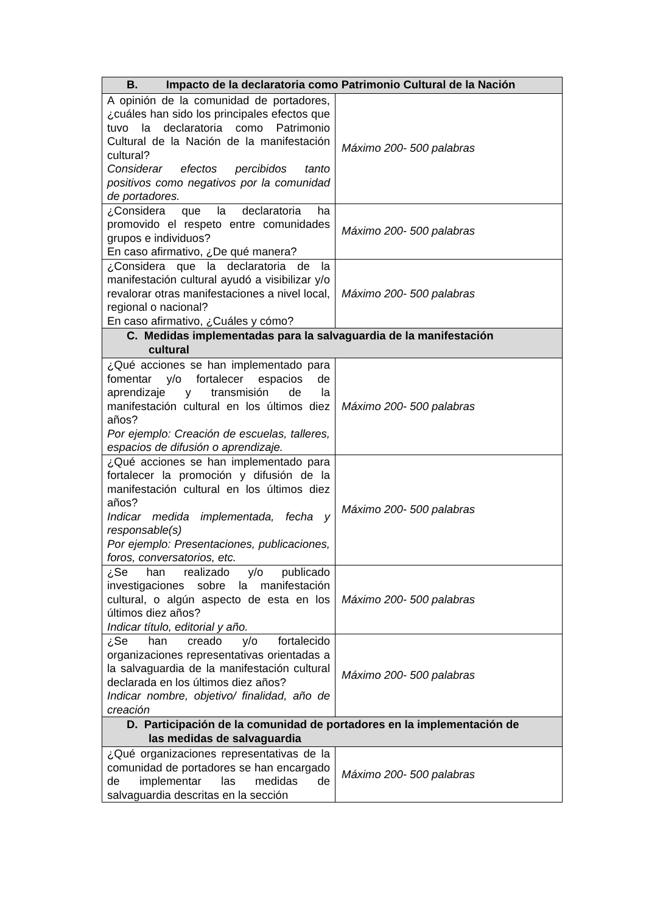| B. Impacto de la declaratoria como Patrimonio Cultural de la Nación | |
| --- | --- |
| A opinión de la comunidad de portadores, ¿cuáles han sido los principales efectos que tuvo la declaratoria como Patrimonio Cultural de la Nación de la manifestación cultural? Considerar efectos percibidos tanto positivos como negativos por la comunidad de portadores. | Máximo 200- 500 palabras |
| ¿Considera que la declaratoria ha promovido el respeto entre comunidades grupos e individuos? En caso afirmativo, ¿De qué manera? | Máximo 200- 500 palabras |
| ¿Considera que la declaratoria de la manifestación cultural ayudó a visibilizar y/o revalorar otras manifestaciones a nivel local, regional o nacional? En caso afirmativo, ¿Cuáles y cómo? | Máximo 200- 500 palabras |
| C. Medidas implementadas para la salvaguardia de la manifestación cultural | |
| ¿Qué acciones se han implementado para fomentar y/o fortalecer espacios de aprendizaje y transmisión de la manifestación cultural en los últimos diez años? Por ejemplo: Creación de escuelas, talleres, espacios de difusión o aprendizaje. | Máximo 200- 500 palabras |
| ¿Qué acciones se han implementado para fortalecer la promoción y difusión de la manifestación cultural en los últimos diez años? Indicar medida implementada, fecha y responsable(s) Por ejemplo: Presentaciones, publicaciones, foros, conversatorios, etc. | Máximo 200- 500 palabras |
| ¿Se han realizado y/o publicado investigaciones sobre la manifestación cultural, o algún aspecto de esta en los últimos diez años? Indicar título, editorial y año. | Máximo 200- 500 palabras |
| ¿Se han creado y/o fortalecido organizaciones representativas orientadas a la salvaguardia de la manifestación cultural declarada en los últimos diez años? Indicar nombre, objetivo/ finalidad, año de creación | Máximo 200- 500 palabras |
| D. Participación de la comunidad de portadores en la implementación de las medidas de salvaguardia | |
| ¿Qué organizaciones representativas de la comunidad de portadores se han encargado de implementar las medidas de salvaguardia descritas en la sección | Máximo 200- 500 palabras |